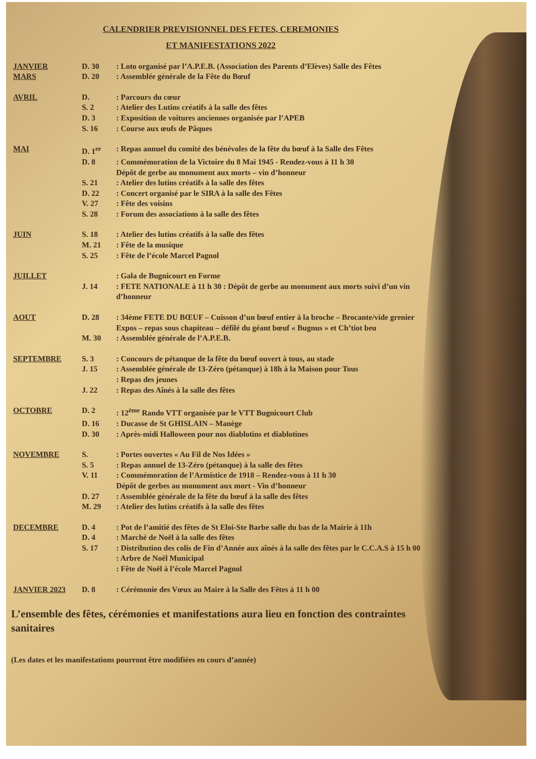CALENDRIER PREVISIONNEL DES FETES, CEREMONIES
ET MANIFESTATIONS 2022
| JANVIER | D. 30 | : Loto organisé par l’A.P.E.B. (Association des Parents d’Elèves) Salle des Fêtes |
| MARS | D. 20 | : Assemblée générale de la Fête du Bœuf |
| AVRIL | D. | : Parcours du cœur |
| | S. 2 | : Atelier des Lutins créatifs à la salle des fêtes |
| | D. 3 | : Exposition de voitures anciennes organisée par l’APEB |
| | S. 16 | : Course aux œufs de Pâques |
| MAI | D. 1<sup>er</sup> | : Repas annuel du comité des bénévoles de la fête du bœuf à la Salle des Fêtes |
| | D. 8 | : Commémoration de la Victoire du 8 Mai 1945 - Rendez-vous à 11 h 30 Dépôt de gerbe au monument aux morts – vin d’honneur |
| | S. 21 | : Atelier des lutins créatifs à la salle des fêtes |
| | D. 22 | : Concert organisé par le SIRA à la salle des Fêtes |
| | V. 27 | : Fête des voisins |
| | S. 28 | : Forum des associations à la salle des fêtes |
| JUIN | S. 18 | : Atelier des lutins créatifs à la salle des fêtes |
| | M. 21 | : Fête de la musique |
| | S. 25 | : Fête de l’école Marcel Pagnol |
| JUILLET | | : Gala de Bugnicourt en Forme |
| | J. 14 | : FETE NATIONALE à 11 h 30 : Dépôt de gerbe au monument aux morts suivi d’un vin d’honneur |
| AOUT | D. 28 | : 34ème FETE DU BŒUF – Cuisson d’un bœuf entier à la broche – Brocante/vide grenier Expos – repas sous chapiteau – défilé du géant bœuf « Bugnus » et Ch’tiot beu |
| | M. 30 | : Assemblée générale de l’A.P.E.B. |
| SEPTEMBRE | S. 3 | : Concours de pétanque de la fête du bœuf ouvert à tous, au stade |
| | J. 15 | : Assemblée générale de 13-Zéro (pétanque) à 18h à la Maison pour Tous |
| | | : Repas des jeunes |
| | J. 22 | : Repas des Aînés à la salle des fêtes |
| OCTOBRE | D. 2 | : 12<sup>ème</sup> Rando VTT organisée par le VTT Bugnicourt Club |
| | D. 16 | : Ducasse de St GHISLAIN – Manège |
| | D. 30 | : Après-midi Halloween pour nos diablotins et diablotines |
| NOVEMBRE | S. | : Portes ouvertes « Au Fil de Nos Idées » |
| | S. 5 | : Repas annuel de 13-Zéro (pétanque) à la salle des fêtes |
| | V. 11 | : Commémoration de l’Armistice de 1918 – Rendez-vous à 11 h 30 Dépôt de gerbes au monument aux mort - Vin d’honneur |
| | D. 27 | : Assemblée générale de la fête du bœuf à la salle des fêtes |
| | M. 29 | : Atelier des lutins créatifs à la salle des fêtes |
| DECEMBRE | D. 4 | : Pot de l’amitié des fêtes de St Eloi-Ste Barbe salle du bas de la Mairie à 11h |
| | D. 4 | : Marché de Noël à la salle des fêtes |
| | S. 17 | : Distribution des colis de Fin d’Année aux aînés à la salle des fêtes par le C.C.A.S à 15 h 00 |
| | | : Arbre de Noël Municipal |
| | | : Fête de Noël à l’école Marcel Pagnol |
| JANVIER 2023 | D. 8 | : Cérémonie des Vœux au Maire à la Salle des Fêtes à 11 h 00 |
L’ensemble des fêtes, cérémonies et manifestations aura lieu en fonction des contraintes sanitaires
(Les dates et les manifestations pourront être modifiées en cours d’année)